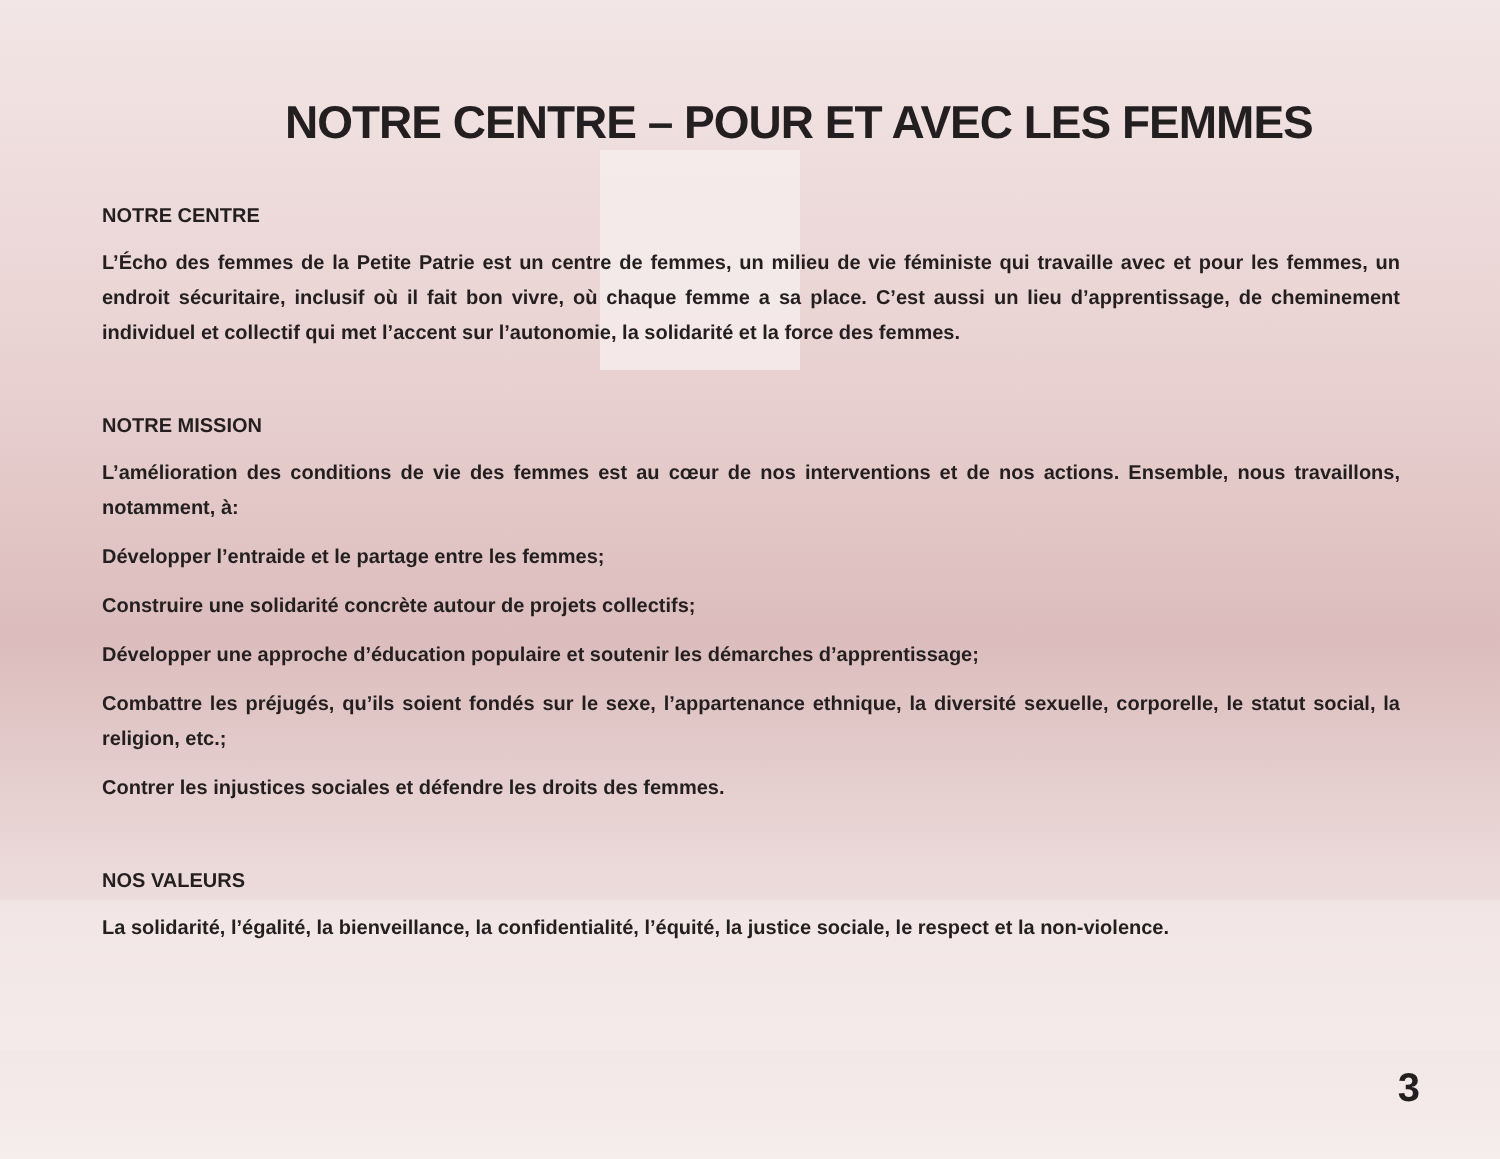NOTRE CENTRE – POUR ET AVEC LES FEMMES
NOTRE CENTRE
L’Écho des femmes de la Petite Patrie est un centre de femmes, un milieu de vie féministe qui travaille avec et pour les femmes, un endroit sécuritaire, inclusif où il fait bon vivre, où chaque femme a sa place. C’est aussi un lieu d’apprentissage, de cheminement individuel et collectif qui met l’accent sur l’autonomie, la solidarité et la force des femmes.
NOTRE MISSION
L’amélioration des conditions de vie des femmes est au cœur de nos interventions et de nos actions. Ensemble, nous travaillons, notamment, à:
Développer l’entraide et le partage entre les femmes;
Construire une solidarité concrète autour de projets collectifs;
Développer une approche d’éducation populaire et soutenir les démarches d’apprentissage;
Combattre les préjugés, qu’ils soient fondés sur le sexe, l’appartenance ethnique, la diversité sexuelle, corporelle, le statut social, la religion, etc.;
Contrer les injustices sociales et défendre les droits des femmes.
NOS VALEURS
La solidarité, l’égalité, la bienveillance, la confidentialité, l’équité, la justice sociale, le respect et la non-violence.
3